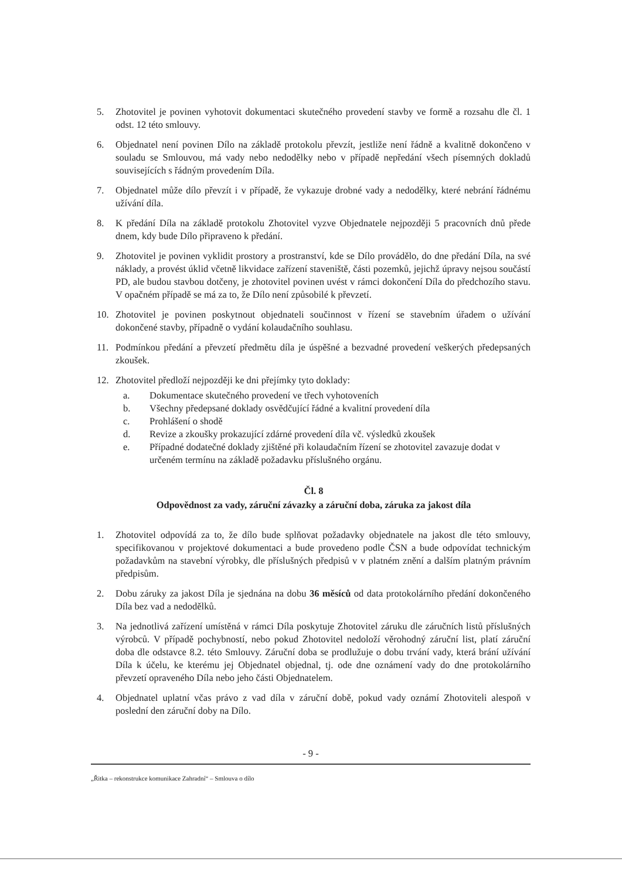5. Zhotovitel je povinen vyhotovit dokumentaci skutečného provedení stavby ve formě a rozsahu dle čl. 1 odst. 12 této smlouvy.
6. Objednatel není povinen Dílo na základě protokolu převzít, jestliže není řádně a kvalitně dokončeno v souladu se Smlouvou, má vady nebo nedodělky nebo v případě nepředání všech písemných dokladů souvisejících s řádným provedením Díla.
7. Objednatel může dílo převzít i v případě, že vykazuje drobné vady a nedodělky, které nebrání řádnému užívání díla.
8. K předání Díla na základě protokolu Zhotovitel vyzve Objednatele nejpozději 5 pracovních dnů přede dnem, kdy bude Dílo připraveno k předání.
9. Zhotovitel je povinen vyklidit prostory a prostranství, kde se Dílo provádělo, do dne předání Díla, na své náklady, a provést úklid včetně likvidace zařízení staveniště, části pozemků, jejichž úpravy nejsou součástí PD, ale budou stavbou dotčeny, je zhotovitel povinen uvést v rámci dokončení Díla do předchozího stavu. V opačném případě se má za to, že Dílo není způsobilé k převzetí.
10. Zhotovitel je povinen poskytnout objednateli součinnost v řízení se stavebním úřadem o užívání dokončené stavby, případně o vydání kolaudačního souhlasu.
11. Podmínkou předání a převzetí předmětu díla je úspěšné a bezvadné provedení veškerých předepsaných zkoušek.
12. Zhotovitel předloží nejpozději ke dni přejímky tyto doklady:
a. Dokumentace skutečného provedení ve třech vyhotoveních
b. Všechny předepsané doklady osvědčující řádné a kvalitní provedení díla
c. Prohlášení o shodě
d. Revize a zkoušky prokazující zdárné provedení díla vč. výsledků zkoušek
e. Případné dodatečné doklady zjištěné při kolaudačním řízení se zhotovitel zavazuje dodat v určeném termínu na základě požadavku příslušného orgánu.
Čl. 8
Odpovědnost za vady, záruční závazky a záruční doba, záruka za jakost díla
1. Zhotovitel odpovídá za to, že dílo bude splňovat požadavky objednatele na jakost dle této smlouvy, specifikovanou v projektové dokumentaci a bude provedeno podle ČSN a bude odpovídat technickým požadavkům na stavební výrobky, dle příslušných předpisů v v platném znění a dalším platným právním předpisům.
2. Dobu záruky za jakost Díla je sjednána na dobu 36 měsíců od data protokolárního předání dokončeného Díla bez vad a nedodělků.
3. Na jednotlivá zařízení umístěná v rámci Díla poskytuje Zhotovitel záruku dle záručních listů příslušných výrobců. V případě pochybností, nebo pokud Zhotovitel nedoloží věrohodný záruční list, platí záruční doba dle odstavce 8.2. této Smlouvy. Záruční doba se prodlužuje o dobu trvání vady, která brání užívání Díla k účelu, ke kterému jej Objednatel objednal, tj. ode dne oznámení vady do dne protokolárního převzetí opraveného Díla nebo jeho části Objednatelem.
4. Objednatel uplatní včas právo z vad díla v záruční době, pokud vady oznámí Zhotoviteli alespoň v poslední den záruční doby na Dílo.
- 9 -
„Řitka – rekonstrukce komunikace Zahradní“ – Smlouva o dílo